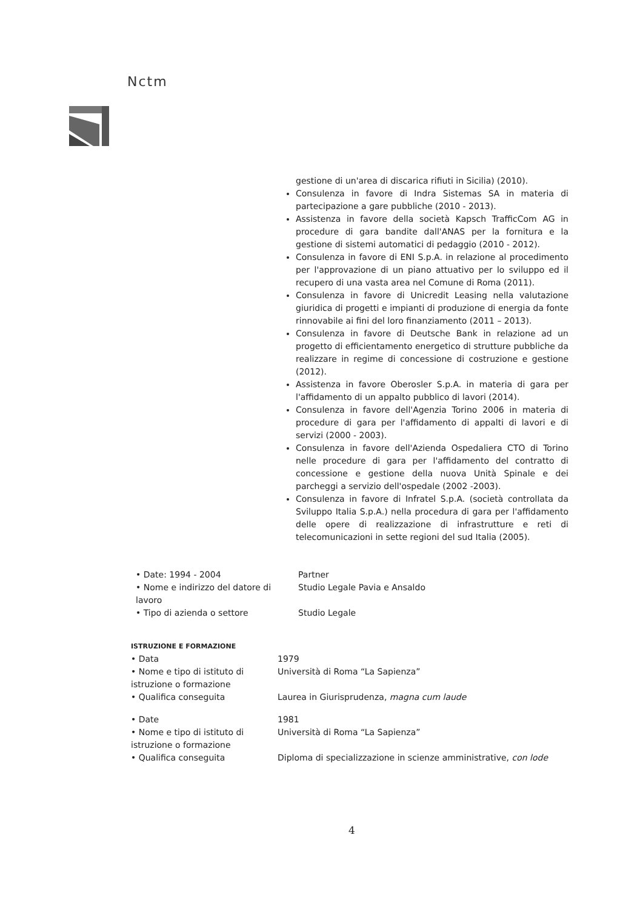Nctm
gestione di un'area di discarica rifiuti in Sicilia) (2010).
Consulenza in favore di Indra Sistemas SA in materia di partecipazione a gare pubbliche (2010 - 2013).
Assistenza in favore della società Kapsch TrafficCom AG in procedure di gara bandite dall'ANAS per la fornitura e la gestione di sistemi automatici di pedaggio (2010 - 2012).
Consulenza in favore di ENI S.p.A. in relazione al procedimento per l'approvazione di un piano attuativo per lo sviluppo ed il recupero di una vasta area nel Comune di Roma (2011).
Consulenza in favore di Unicredit Leasing nella valutazione giuridica di progetti e impianti di produzione di energia da fonte rinnovabile ai fini del loro finanziamento (2011 – 2013).
Consulenza in favore di Deutsche Bank in relazione ad un progetto di efficientamento energetico di strutture pubbliche da realizzare in regime di concessione di costruzione e gestione (2012).
Assistenza in favore Oberosler S.p.A. in materia di gara per l'affidamento di un appalto pubblico di lavori (2014).
Consulenza in favore dell'Agenzia Torino 2006 in materia di procedure di gara per l'affidamento di appalti di lavori e di servizi (2000 - 2003).
Consulenza in favore dell'Azienda Ospedaliera CTO di Torino nelle procedure di gara per l'affidamento del contratto di concessione e gestione della nuova Unità Spinale e dei parcheggi a servizio dell'ospedale (2002 -2003).
Consulenza in favore di Infratel S.p.A. (società controllata da Sviluppo Italia S.p.A.) nella procedura di gara per l'affidamento delle opere di realizzazione di infrastrutture e reti di telecomunicazioni in sette regioni del sud Italia (2005).
• Date: 1994 - 2004 Partner
• Nome e indirizzo del datore di lavoro
Studio Legale Pavia e Ansaldo
• Tipo di azienda o settore Studio Legale
ISTRUZIONE E FORMAZIONE
• Data 1979
• Nome e tipo di istituto di istruzione o formazione
Università di Roma “La Sapienza”
• Qualifica conseguita Laurea in Giurisprudenza, magna cum laude
• Date 1981
• Nome e tipo di istituto di istruzione o formazione
Università di Roma “La Sapienza”
• Qualifica conseguita Diploma di specializzazione in scienze amministrative, con lode
4